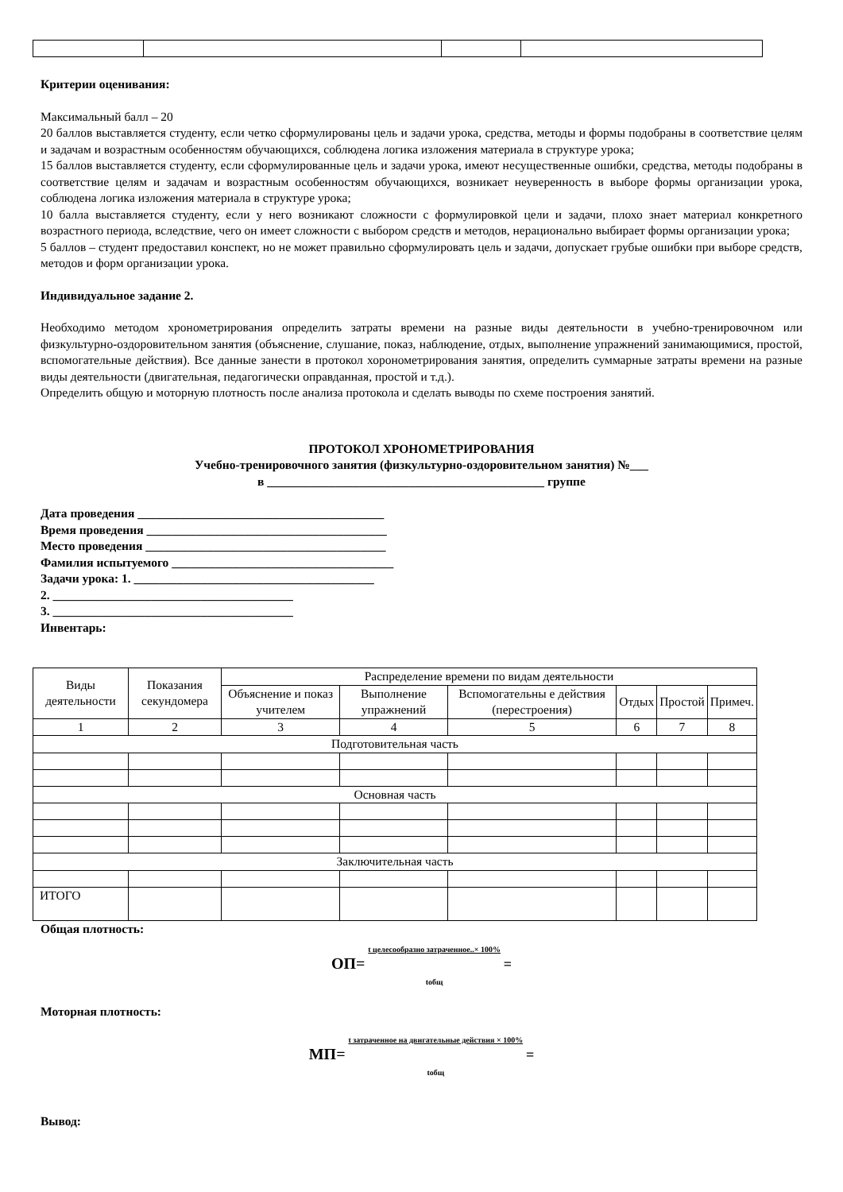Критерии оценивания:
Максимальный балл – 20
20 баллов выставляется студенту, если четко сформулированы цель и задачи урока, средства, методы и формы подобраны в соответствие целям и задачам и возрастным особенностям обучающихся, соблюдена логика изложения материала в структуре урока;
15 баллов выставляется студенту, если сформулированные цель и задачи урока, имеют несущественные ошибки, средства, методы подобраны в соответствие целям и задачам и возрастным особенностям обучающихся, возникает неуверенность в выборе формы организации урока, соблюдена логика изложения материала в структуре урока;
10 балла выставляется студенту, если у него возникают сложности с формулировкой цели и задачи, плохо знает материал конкретного возрастного периода, вследствие, чего он имеет сложности с выбором средств и методов, нерационально выбирает формы организации урока;
5 баллов – студент предоставил конспект, но не может правильно сформулировать цель и задачи, допускает грубые ошибки при выборе средств, методов и форм организации урока.
Индивидуальное задание 2.
Необходимо методом хронометрирования определить затраты времени на разные виды деятельности в учебно-тренировочном или физкультурно-оздоровительном занятия (объяснение, слушание, показ, наблюдение, отдых, выполнение упражнений занимающимися, простой, вспомогательные действия). Все данные занести в протокол хоронометрирования занятия, определить суммарные затраты времени на разные виды деятельности (двигательная, педагогически оправданная, простой и т.д.).
Определить общую и моторную плотность после анализа протокола и сделать выводы по схеме построения занятий.
ПРОТОКОЛ ХРОНОМЕТРИРОВАНИЯ
Учебно-тренировочного занятия (физкультурно-оздоровительном занятия) №___
в _____________________________________________ группе
Дата проведения ________________________________________
Время проведения _______________________________________
Место проведения _______________________________________
Фамилия испытуемого ____________________________________
Задачи урока: 1. _______________________________________
2. _______________________________________
3. _______________________________________
Инвентарь:
| Виды деятельности | Показания секундомера | Распределение времени по видам деятельности | | | | | |
| | | Объяснение и показ учителем | Выполнение упражнений | Вспомогательны е действия (перестроения) | Отдых | Простой | Примеч. |
| 1 | 2 | 3 | 4 | 5 | 6 | 7 | 8 |
| Подготовительная часть | | | | | | | |
| Основная часть | | | | | | | |
| Заключительная часть | | | | | | | |
| ИТОГО | | | | | | | |
Общая плотность:
ОП= t целесообразно затраченное..× 100%
tобщ =
Моторная плотность:
МП= t затраченное на двигательные действия × 100%
tобщ =
Вывод: